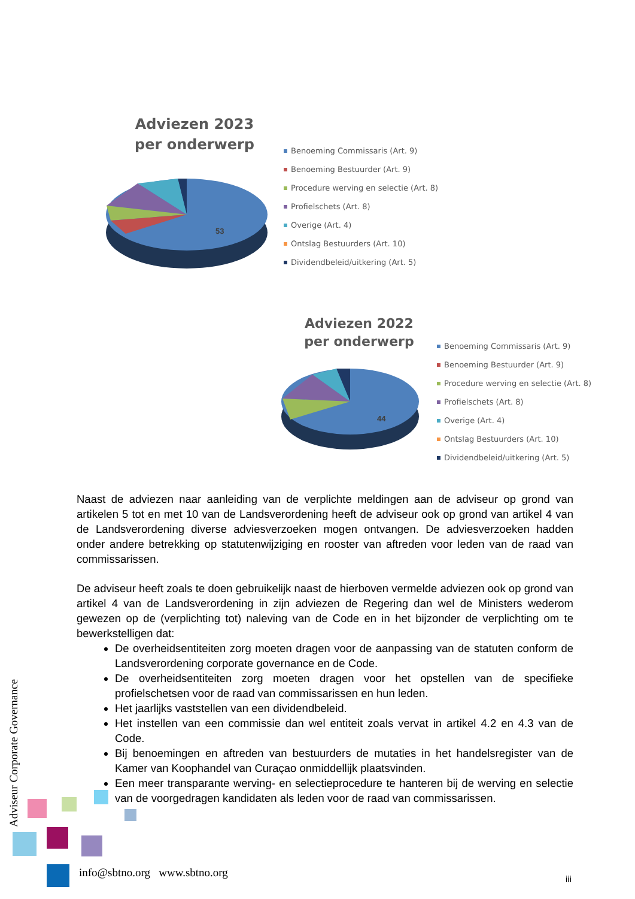Adviezen 2023
per onderwerp
53
Benoeming Commissaris (Art. 9)
Benoeming Bestuurder (Art. 9)
Procedure werving en selectie (Art. 8)
Profielschets (Art. 8)
Overige (Art. 4)
Ontslag Bestuurders (Art. 10)
Dividendbeleid/uitkering (Art. 5)
Adviezen 2022
per onderwerp
44
Benoeming Commissaris (Art. 9)
Benoeming Bestuurder (Art. 9)
Procedure werving en selectie (Art. 8)
Profielschets (Art. 8)
Overige (Art. 4)
Ontslag Bestuurders (Art. 10)
Dividendbeleid/uitkering (Art. 5)
Naast de adviezen naar aanleiding van de verplichte meldingen aan de adviseur op grond van artikelen 5 tot en met 10 van de Landsverordening heeft de adviseur ook op grond van artikel 4 van de Landsverordening diverse adviesverzoeken mogen ontvangen. De adviesverzoeken hadden onder andere betrekking op statutenwijziging en rooster van aftreden voor leden van de raad van commissarissen.
De adviseur heeft zoals te doen gebruikelijk naast de hierboven vermelde adviezen ook op grond van artikel 4 van de Landsverordening in zijn adviezen de Regering dan wel de Ministers wederom gewezen op de (verplichting tot) naleving van de Code en in het bijzonder de verplichting om te bewerkstelligen dat:
De overheidsentiteiten zorg moeten dragen voor de aanpassing van de statuten conform de Landsverordening corporate governance en de Code.
De overheidsentiteiten zorg moeten dragen voor het opstellen van de specifieke profielschetsen voor de raad van commissarissen en hun leden.
Het jaarlijks vaststellen van een dividendbeleid.
Het instellen van een commissie dan wel entiteit zoals vervat in artikel 4.2 en 4.3 van de Code.
Bij benoemingen en aftreden van bestuurders de mutaties in het handelsregister van de Kamer van Koophandel van Curaçao onmiddellijk plaatsvinden.
Een meer transparante werving- en selectieprocedure te hanteren bij de werving en selectie van de voorgedragen kandidaten als leden voor de raad van commissarissen.
Adviseur Corporate Governance
info@sbtno.org www.sbtno.org iii